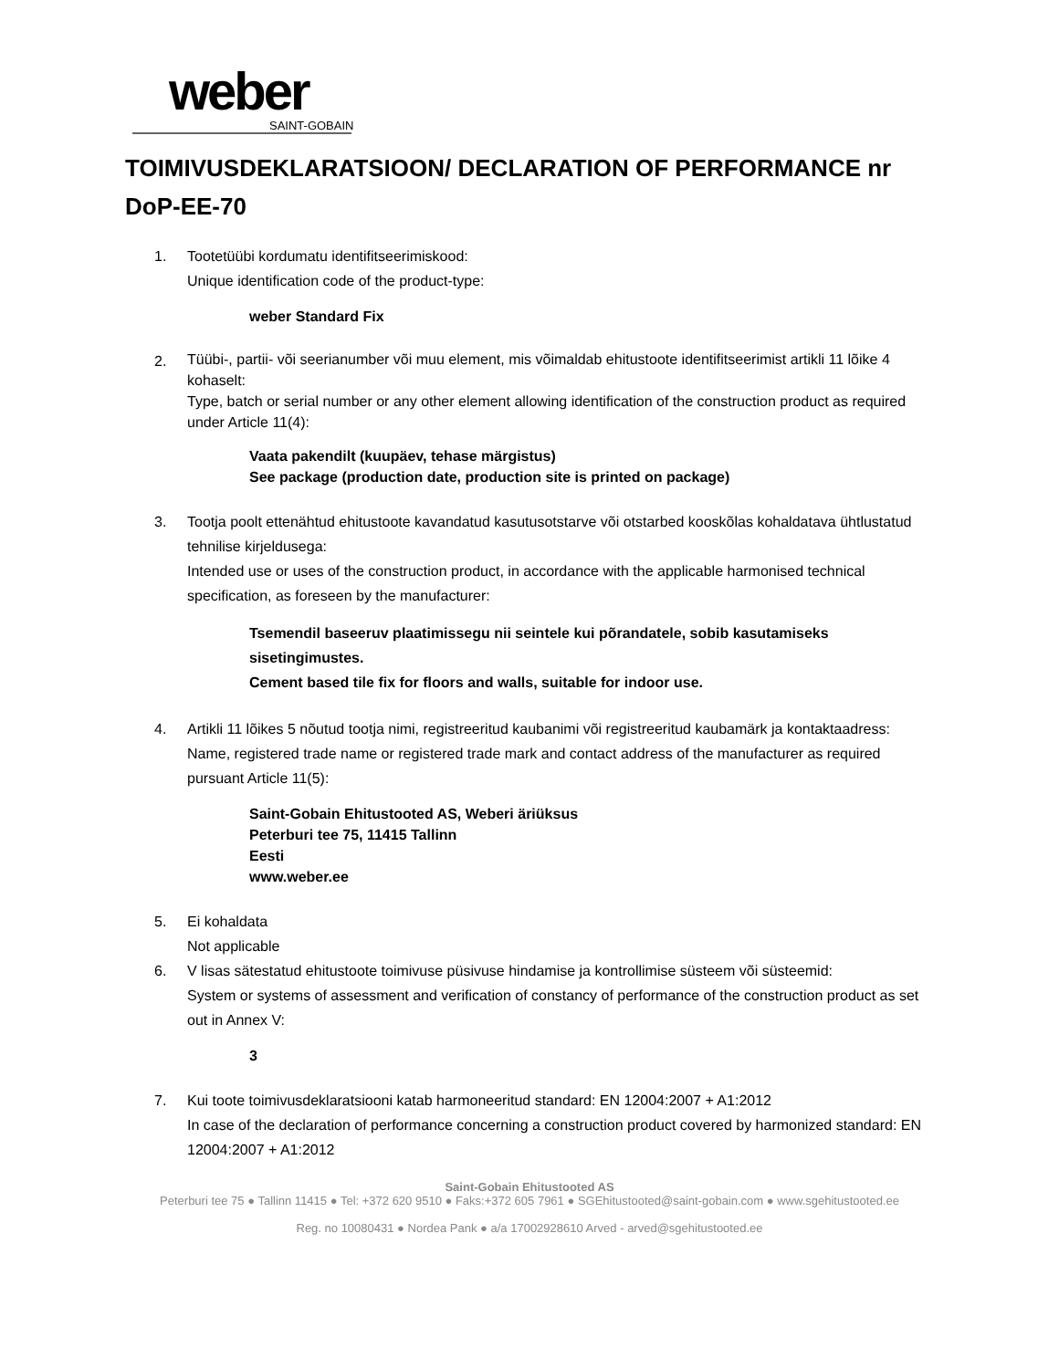weber
SAINT-GOBAIN
TOIMIVUSDEKLARATSIOON/ DECLARATION OF PERFORMANCE nr DoP-EE-70
1. Tootetüübi kordumatu identifitseerimiskood:
Unique identification code of the product-type:
weber Standard Fix
2.
Tüübi-, partii- või seerianumber või muu element, mis võimaldab ehitustoote identifitseerimist artikli 11 lõike 4 kohaselt:
Type, batch or serial number or any other element allowing identification of the construction product as required under Article 11(4):
Vaata pakendilt (kuupäev, tehase märgistus)
See package (production date, production site is printed on package)
3. Tootja poolt ettenähtud ehitustoote kavandatud kasutusotstarve või otstarbed kooskõlas kohaldatava ühtlustatud tehnilise kirjeldusega:
Intended use or uses of the construction product, in accordance with the applicable harmonised technical specification, as foreseen by the manufacturer:
Tsemendil baseeruv plaatimissegu nii seintele kui põrandatele, sobib kasutamiseks sisetingimustes.
Cement based tile fix for floors and walls, suitable for indoor use.
4. Artikli 11 lõikes 5 nõutud tootja nimi, registreeritud kaubanimi või registreeritud kaubamärk ja kontaktaadress:
Name, registered trade name or registered trade mark and contact address of the manufacturer as required pursuant Article 11(5):
Saint-Gobain Ehitustooted AS, Weberi äriüksus
Peterburi tee 75, 11415 Tallinn
Eesti
www.weber.ee
5. Ei kohaldata
Not applicable
6. V lisas sätestatud ehitustoote toimivuse püsivuse hindamise ja kontrollimise süsteem või süsteemid:
System or systems of assessment and verification of constancy of performance of the construction product as set out in Annex V:
3
7. Kui toote toimivusdeklaratsiooni katab harmoneeritud standard: EN 12004:2007 + A1:2012
In case of the declaration of performance concerning a construction product covered by harmonized standard: EN 12004:2007 + A1:2012
Saint-Gobain Ehitustooted AS
Peterburi tee 75 ● Tallinn 11415 ● Tel: +372 620 9510 ● Faks:+372 605 7961 ● SGEhitustooted@saint-gobain.com ● www.sgehitustooted.ee
Reg. no 10080431 ● Nordea Pank ● a/a 17002928610 Arved - arved@sgehitustooted.ee